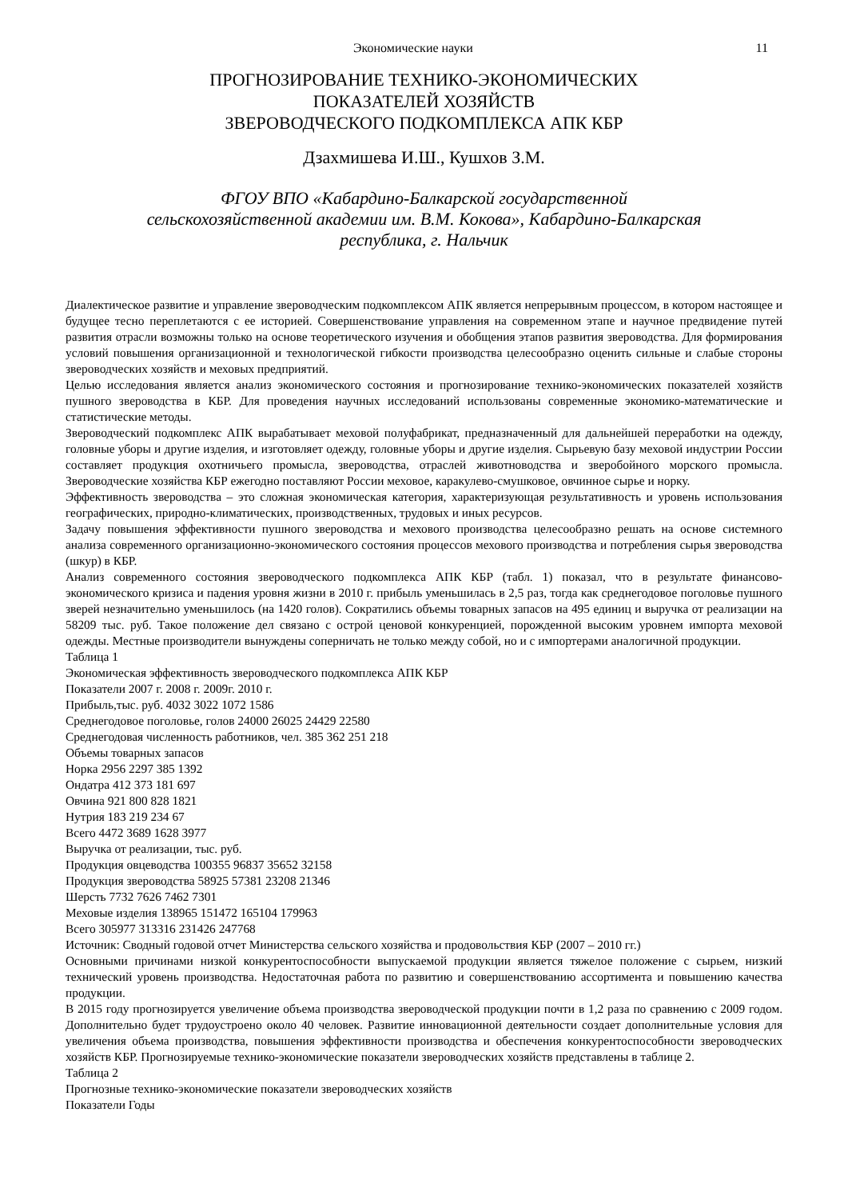Экономические науки 11
ПРОГНОЗИРОВАНИЕ ТЕХНИКО-ЭКОНОМИЧЕСКИХ
ПОКАЗАТЕЛЕЙ ХОЗЯЙСТВ
ЗВЕРОВОДЧЕСКОГО ПОДКОМПЛЕКСА АПК КБР
Дзахмишева И.Ш., Кушхов З.М.
ФГОУ ВПО «Кабардино-Балкарской государственной
сельскохозяйственной академии им. В.М. Кокова», Кабардино-Балкарская
республика, г. Нальчик
Диалектическое развитие и управление звероводческим подкомплексом АПК является непрерывным процессом, в котором настоящее и будущее тесно переплетаются с ее историей. Совершенствование управления на современном этапе и научное предвидение путей развития отрасли возможны только на основе теоретического изучения и обобщения этапов развития звероводства. Для формирования условий повышения организационной и технологической гибкости производства целесообразно оценить сильные и слабые стороны звероводческих хозяйств и меховых предприятий.
Целью исследования является анализ экономического состояния и прогнозирование технико-экономических показателей хозяйств пушного звероводства в КБР. Для проведения научных исследований использованы современные экономико-математические и статистические методы.
Звероводческий подкомплекс АПК вырабатывает меховой полуфабрикат, предназначенный для дальнейшей переработки на одежду, головные уборы и другие изделия, и изготовляет одежду, головные уборы и другие изделия. Сырьевую базу меховой индустрии России составляет продукция охотничьего промысла, звероводства, отраслей животноводства и зверобойного морского промысла. Звероводческие хозяйства КБР ежегодно поставляют России меховое, каракулево-смушковое, овчинное сырье и норку.
Эффективность звероводства – это сложная экономическая категория, характеризующая результативность и уровень использования географических, природно-климатических, производственных, трудовых и иных ресурсов.
Задачу повышения эффективности пушного звероводства и мехового производства целесообразно решать на основе системного анализа современного организационно-экономического состояния процессов мехового производства и потребления сырья звероводства (шкур) в КБР.
Анализ современного состояния звероводческого подкомплекса АПК КБР (табл. 1) показал, что в результате финансово-экономического кризиса и падения уровня жизни в 2010 г. прибыль уменьшилась в 2,5 раз, тогда как среднегодовое поголовье пушного зверей незначительно уменьшилось (на 1420 голов). Сократились объемы товарных запасов на 495 единиц и выручка от реализации на 58209 тыс. руб. Такое положение дел связано с острой ценовой конкуренцией, порожденной высоким уровнем импорта меховой одежды. Местные производители вынуждены соперничать не только между собой, но и с импортерами аналогичной продукции.
Таблица 1
Экономическая эффективность звероводческого подкомплекса АПК КБР
Показатели 2007 г. 2008 г. 2009г. 2010 г.
Прибыль,тыс. руб. 4032 3022 1072 1586
Среднегодовое поголовье, голов 24000 26025 24429 22580
Среднегодовая численность работников, чел. 385 362 251 218
Объемы товарных запасов
Норка 2956 2297 385 1392
Ондатра 412 373 181 697
Овчина 921 800 828 1821
Нутрия 183 219 234 67
Всего 4472 3689 1628 3977
Выручка от реализации, тыс. руб.
Продукция овцеводства 100355 96837 35652 32158
Продукция звероводства 58925 57381 23208 21346
Шерсть 7732 7626 7462 7301
Меховые изделия 138965 151472 165104 179963
Всего 305977 313316 231426 247768
Источник: Сводный годовой отчет Министерства сельского хозяйства и продовольствия КБР (2007 – 2010 гг.)
Основными причинами низкой конкурентоспособности выпускаемой продукции является тяжелое положение с сырьем, низкий технический уровень производства. Недостаточная работа по развитию и совершенствованию ассортимента и повышению качества продукции.
В 2015 году прогнозируется увеличение объема производства звероводческой продукции почти в 1,2 раза по сравнению с 2009 годом. Дополнительно будет трудоустроено около 40 человек. Развитие инновационной деятельности создает дополнительные условия для увеличения объема производства, повышения эффективности производства и обеспечения конкурентоспособности звероводческих хозяйств КБР. Прогнозируемые технико-экономические показатели звероводческих хозяйств представлены в таблице 2.
Таблица 2
Прогнозные технико-экономические показатели звероводческих хозяйств
Показатели Годы